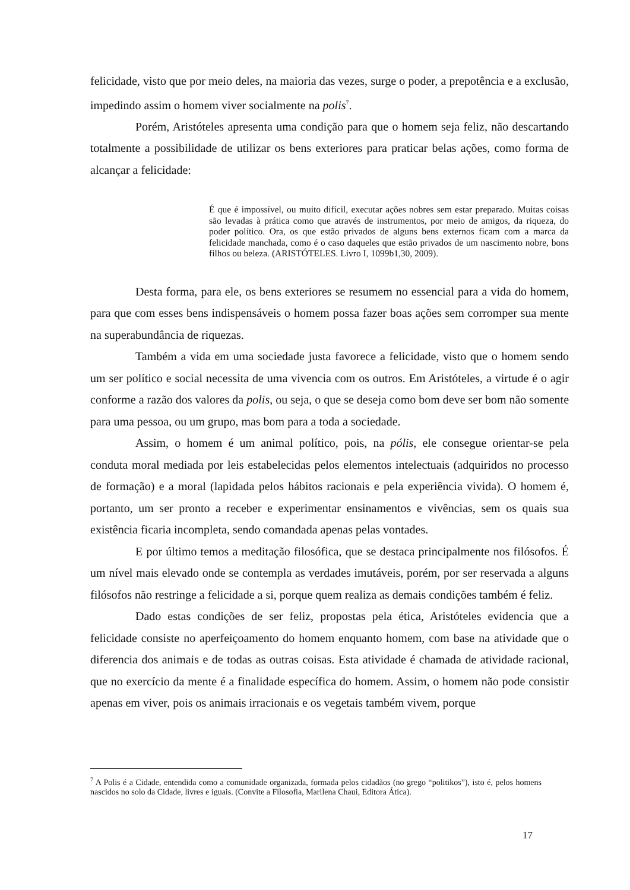felicidade, visto que por meio deles, na maioria das vezes, surge o poder, a prepotência e a exclusão, impedindo assim o homem viver socialmente na polis<sup>7</sup>.
Porém, Aristóteles apresenta uma condição para que o homem seja feliz, não descartando totalmente a possibilidade de utilizar os bens exteriores para praticar belas ações, como forma de alcançar a felicidade:
É que é impossível, ou muito difícil, executar ações nobres sem estar preparado. Muitas coisas são levadas à prática como que através de instrumentos, por meio de amigos, da riqueza, do poder político. Ora, os que estão privados de alguns bens externos ficam com a marca da felicidade manchada, como é o caso daqueles que estão privados de um nascimento nobre, bons filhos ou beleza. (ARISTÓTELES. Livro I, 1099b1,30, 2009).
Desta forma, para ele, os bens exteriores se resumem no essencial para a vida do homem, para que com esses bens indispensáveis o homem possa fazer boas ações sem corromper sua mente na superabundância de riquezas.
Também a vida em uma sociedade justa favorece a felicidade, visto que o homem sendo um ser político e social necessita de uma vivencia com os outros. Em Aristóteles, a virtude é o agir conforme a razão dos valores da polis, ou seja, o que se deseja como bom deve ser bom não somente para uma pessoa, ou um grupo, mas bom para a toda a sociedade.
Assim, o homem é um animal político, pois, na pólis, ele consegue orientar-se pela conduta moral mediada por leis estabelecidas pelos elementos intelectuais (adquiridos no processo de formação) e a moral (lapidada pelos hábitos racionais e pela experiência vivida). O homem é, portanto, um ser pronto a receber e experimentar ensinamentos e vivências, sem os quais sua existência ficaria incompleta, sendo comandada apenas pelas vontades.
E por último temos a meditação filosófica, que se destaca principalmente nos filósofos. É um nível mais elevado onde se contempla as verdades imutáveis, porém, por ser reservada a alguns filósofos não restringe a felicidade a si, porque quem realiza as demais condições também é feliz.
Dado estas condições de ser feliz, propostas pela ética, Aristóteles evidencia que a felicidade consiste no aperfeiçoamento do homem enquanto homem, com base na atividade que o diferencia dos animais e de todas as outras coisas. Esta atividade é chamada de atividade racional, que no exercício da mente é a finalidade específica do homem. Assim, o homem não pode consistir apenas em viver, pois os animais irracionais e os vegetais também vivem, porque
<sup>7</sup> A Polis é a Cidade, entendida como a comunidade organizada, formada pelos cidadãos (no grego “politikos”), isto é, pelos homens nascidos no solo da Cidade, livres e iguais. (Convite a Filosofia, Marilena Chaui, Editora Ática).
17